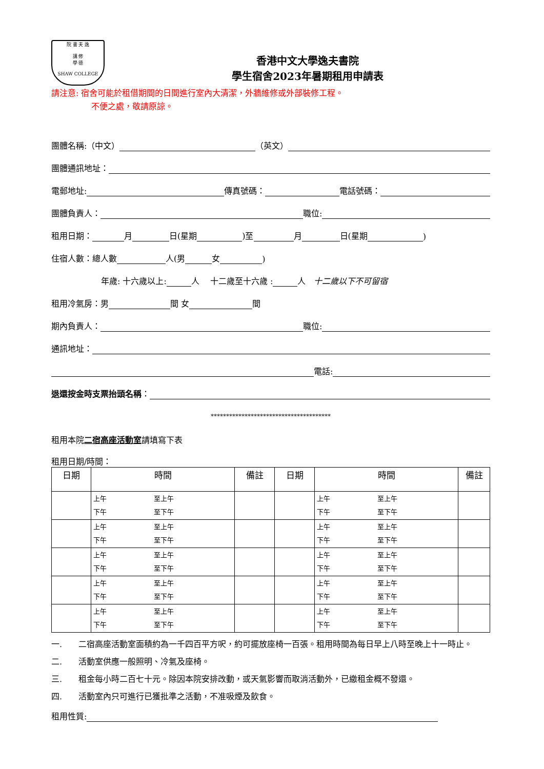院 書 夫 逸
講 修
學 德
SHAW COLLEGE
香港中文大學逸夫書院
學生宿舍2023年暑期租用申請表
請注意: 宿舍可能於租借期間的日間進行室內大清潔，外牆維修或外部裝修工程。
不便之處，敬請原諒。
團體名稱:（中文） （英文）
團體通訊地址：
電郵地址: 傳真號碼： 電話號碼：
團體負責人： 職位:
租用日期： 月 日(星期 )至 月 日(星期 )
住宿人數：總人數 人(男 女 )
年歲: 十六歲以上: 人　 十二歲至十六歲 : 人　 十二歲以下不可留宿
租用冷氣房：男 間 女 間
期內負責人： 職位:
通訊地址：
電話:
退還按金時支票抬頭名稱 ：
***************************************
租用本院二宿高座活動室請填寫下表
租用日期/時間：
| 日期 | 時間 | 備註 | 日期 | 時間 | 備註 |
| --- | --- | --- | --- | --- | --- |
| | 上午 至上午 下午 至下午 | | | 上午 至上午 下午 至下午 | |
| | 上午 至上午 下午 至下午 | | | 上午 至上午 下午 至下午 | |
| | 上午 至上午 下午 至下午 | | | 上午 至上午 下午 至下午 | |
| | 上午 至上午 下午 至下午 | | | 上午 至上午 下午 至下午 | |
| | 上午 至上午 下午 至下午 | | | 上午 至上午 下午 至下午 | |
一. 二宿高座活動室面積約為一千四百平方呎，約可擺放座椅一百張。租用時間為每日早上八時至晚上十一時止。
二. 活動室供應一般照明、冷氣及座椅。
三. 租金每小時二百七十元。除因本院安排改動，或天氣影響而取消活動外，已繳租金概不發還。
四. 活動室內只可進行已獲批準之活動，不准吸煙及飲食。
租用性質: